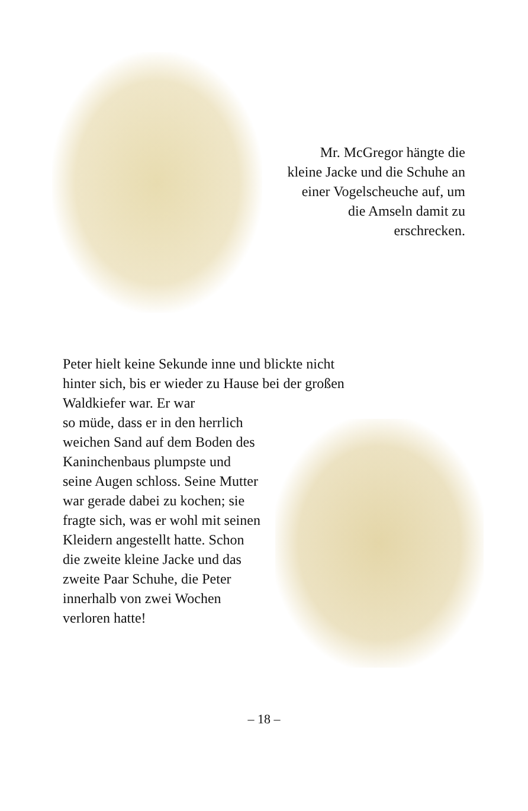Mr. McGregor hängte die kleine Jacke und die Schuhe an einer Vogelscheuche auf, um die Amseln damit zu erschrecken.
Peter hielt keine Sekunde inne und blickte nicht hinter sich, bis er wieder zu Hause bei der großen Waldkiefer war. Er war
so müde, dass er in den herrlich weichen Sand auf dem Boden des Kaninchenbaus plumpste und seine Augen schloss. Seine Mutter war gerade dabei zu kochen; sie fragte sich, was er wohl mit seinen Kleidern angestellt hatte. Schon die zweite kleine Jacke und das zweite Paar Schuhe, die Peter innerhalb von zwei Wochen verloren hatte!
– 18 –